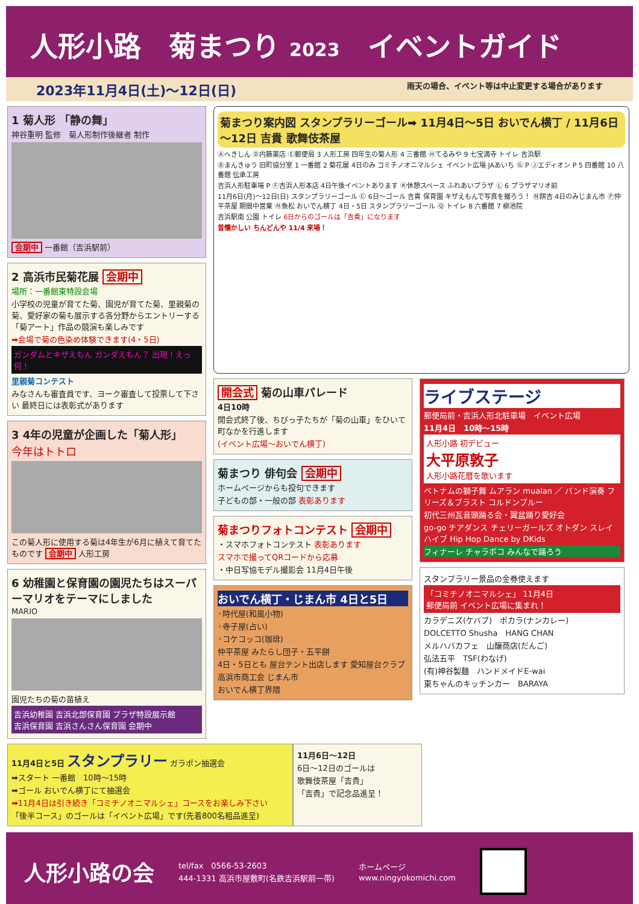人形小路　菊まつり 2023　イベントガイド
2023年11月4日(土)～12日(日) 雨天の場合、イベント等は中止変更する場合があります
1 菊人形 「静の舞」
神谷重明 監修　菊人形制作後継者 制作
会期中 一番館（吉浜駅前）
2 高浜市民菊花展 会期中
場所：一番館東特設会場
小学校の児童が育てた菊、園児が育てた菊、里親菊の菊、愛好家の菊も展示する各分野からエントリーする「菊アート」作品の競演も楽しみです
➡会場で菊の色染め体験できます(4・5日)
ガンダムとキザえもん ガンダえもん？ 出現！えっ何！
里親菊コンテスト
みなさんも審査員です、ヨーク審査して投票して下さい 最終日には表彰式があります
3 4年の児童が企画した「菊人形」
今年はトトロ
この菊人形に使用する菊は4年生が6月に植えて育てたものです 会期中 人形工房
6 幼稚園と保育園の園児たちはスーパーマリオをテーマにしました
MARIO
園児たちの菊の苗植え
吉浜幼稚園 吉浜北部保育園 プラザ特設展示館
吉浜保育園 吉浜さんさん保育園 会期中
菊まつり案内図 スタンプラリーゴール➡ 11月4日～5日 おいでん横丁 / 11月6日～12日 吉貴 歌舞伎茶屋
Ⓐへきしん Ⓓ内藤薬店 Ⓔ郵便局 3 人形工房 四年生の菊人形 4 三番館 Ⓗてるみや 9 七宝満寺 トイレ 吉浜駅
Ⓑまんきゅう 旧町協分室 1 一番館 2 菊花展 4日のみ コミチノオニマルシェ イベント広場 JAあいち Ⓖ P Ⓙエディオン P 5 四番館 10 八番館 伝承工房
吉浜人形駐車場 P Ⓕ吉浜人形本店 4日午後イベントあります Ⓚ休憩スペース ふれあいプラザ Ⓛ 6 プラザマリオ前
11月6日(月)～12日(日) スタンプラリーゴール Ⓒ 6日～ゴール 吉貴 保育園 キザえもんで写真を撮ろう！ Ⓜ餅吉 4日のみじまん市 Ⓟ仲平茶屋 期間中営業 Ⓝ魚松 おいでん横丁 4日・5日 スタンプラリーゴール Ⓠ トイレ 8 六番館 7 柳池院
吉浜駅南 公園 トイレ 6日からのゴールは「吉貴」になります
昔懐かしい ちんどんや 11/4 来場！
開会式 菊の山車パレード
4日10時
開会式終了後、ちびっ子たちが「菊の山車」をひいて町なかを行進します
(イベント広場～おいでん横丁)
菊まつり 俳句会 会期中
ホームページからも投句できます
子どもの部・一般の部 表彰あります
菊まつりフォトコンテスト 会期中
・スマホフォトコンテスト 表彰あります
スマホで撮ってQRコードから応募
・中日写協モデル撮影会 11月4日午後
おいでん横丁・じまん市 4日と5日
◦時代屋(和風小物)
◦寺子屋(占い)
◦コケコッコ(珈琲)
仲平茶屋 みたらし団子・五平餅
4日・5日とも 屋台テント出店します 愛知屋台クラブ
高浜市商工会 じまん市
おいでん横丁界隈
ライブステージ
郵便局前・吉浜人形北駐車場　イベント広場
11月4日　10時～15時
人形小路 初デビュー
大平原敦子
人形小路花暦を歌います
ベトナムの獅子舞 ムアラン mualan ／ バンド演奏 フリーズ＆ブラスト コルドンブルー
初代三州瓦音頭踊る会・翼盆踊り愛好会
go-go チアダンス チェリーガールズ オトダン スレイハイブ Hip Hop Dance by DKids
フィナーレ チャラボコ みんなで踊ろう
スタンプラリー景品の金券使えます
「コミチノオニマルシェ」 11月4日
郵便局前 イベント広場に集まれ！
カラデニズ(ケバブ)　ポカラ(ナンカレー)
DOLCETTO Shusha　HANG CHAN
メルハバカフェ　山醸商店(だんご)
弘法五平　TSF(わなげ)
(有)神谷製麺　ハンドメイドE-wai
東ちゃんのキッチンカー　BARAYA
11月4日と5日 スタンプラリー ガラポン抽選会
➡スタート 一番館　10時～15時
➡ゴール おいでん横丁にて抽選会
➡11月4日は引き続き「コミチノオニマルシェ」コースをお楽しみ下さい
「後半コース」のゴールは「イベント広場」です(先着800名粗品進呈)
11月6日～12日
6日～12日のゴールは
歌舞伎茶屋「吉貴」
「吉貴」で記念品進呈！
人形小路の会
tel/fax　0566-53-2603
444-1331 高浜市屋敷町(名鉄吉浜駅前一帯)
ホームページ
www.ningyokomichi.com